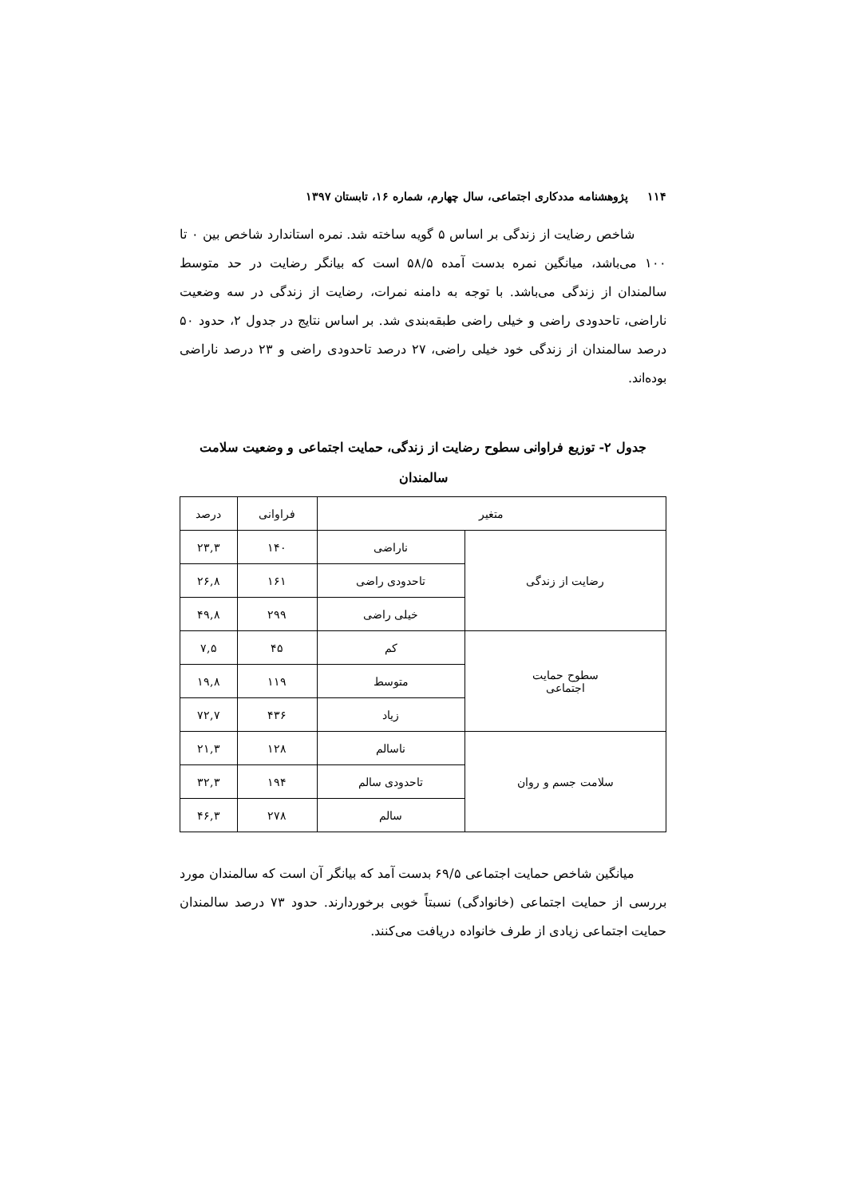۱۱۴ پژوهشنامه مددکاری اجتماعی، سال چهارم، شماره ۱۶، تابستان ۱۳۹۷
شاخص رضایت از زندگی بر اساس ۵ گویه ساخته شد. نمره استاندارد شاخص بین ۰ تا ۱۰۰ می‌باشد، میانگین نمره بدست آمده ۵۸/۵ است که بیانگر رضایت در حد متوسط سالمندان از زندگی می‌باشد. با توجه به دامنه نمرات، رضایت از زندگی در سه وضعیت ناراضی، تاحدودی راضی و خیلی راضی طبقه‌بندی شد. بر اساس نتایج در جدول ۲، حدود ۵۰ درصد سالمندان از زندگی خود خیلی راضی، ۲۷ درصد تاحدودی راضی و ۲۳ درصد ناراضی بوده‌اند.
جدول ۲- توزیع فراوانی سطوح رضایت از زندگی، حمایت اجتماعی و وضعیت سلامت سالمندان
| متغیر | | فراوانی | درصد |
| --- | --- | --- | --- |
| رضایت از زندگی | ناراضی | ۱۴۰ | ۲۳,۳ |
| | تاحدودی راضی | ۱۶۱ | ۲۶,۸ |
| | خیلی راضی | ۲۹۹ | ۴۹,۸ |
| سطوح حمایت اجتماعی | کم | ۴۵ | ۷,۵ |
| | متوسط | ۱۱۹ | ۱۹,۸ |
| | زیاد | ۴۳۶ | ۷۲,۷ |
| سلامت جسم و روان | ناسالم | ۱۲۸ | ۲۱,۳ |
| | تاحدودی سالم | ۱۹۴ | ۳۲,۳ |
| | سالم | ۲۷۸ | ۴۶,۳ |
میانگین شاخص حمایت اجتماعی ۶۹/۵ بدست آمد که بیانگر آن است که سالمندان مورد بررسی از حمایت اجتماعی (خانوادگی) نسبتاً خوبی برخوردارند. حدود ۷۳ درصد سالمندان حمایت اجتماعی زیادی از طرف خانواده دریافت می‌کنند.